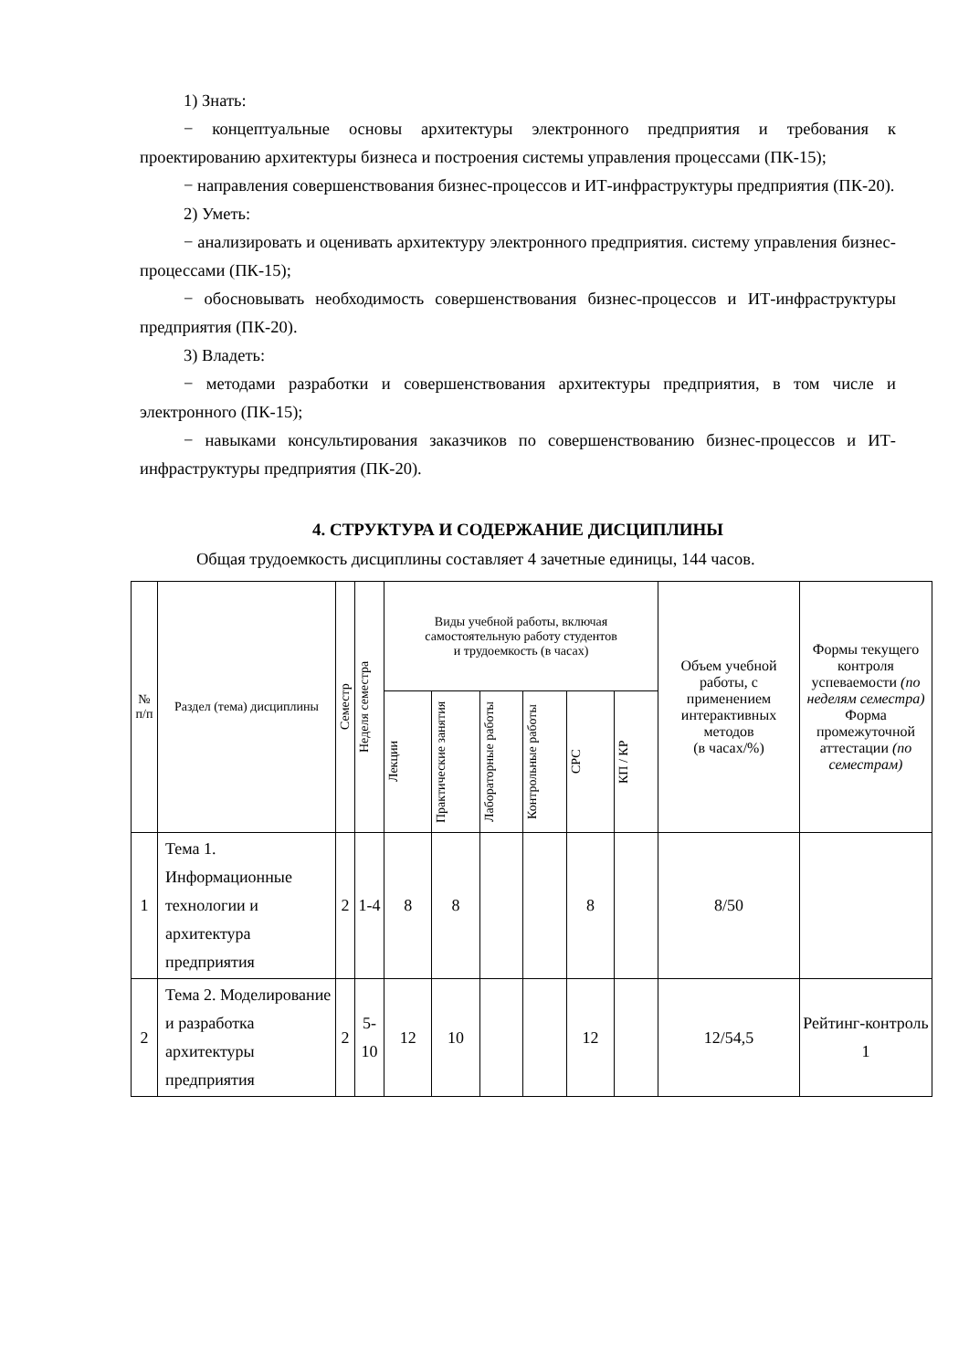1) Знать:
− концептуальные основы архитектуры электронного предприятия и требования к проектированию архитектуры бизнеса и построения системы управления процессами (ПК-15);
− направления совершенствования бизнес-процессов и ИТ-инфраструктуры предприятия (ПК-20).
2) Уметь:
− анализировать и оценивать архитектуру электронного предприятия. систему управления бизнес-процессами (ПК-15);
− обосновывать необходимость совершенствования бизнес-процессов и ИТ-инфраструктуры предприятия (ПК-20).
3) Владеть:
− методами разработки и совершенствования архитектуры предприятия, в том числе и электронного (ПК-15);
− навыками консультирования заказчиков по совершенствованию бизнес-процессов и ИТ-инфраструктуры предприятия (ПК-20).
4. СТРУКТУРА И СОДЕРЖАНИЕ ДИСЦИПЛИНЫ
Общая трудоемкость дисциплины составляет 4 зачетные единицы, 144 часов.
| № п/п | Раздел (тема) дисциплины | Семестр | Неделя семестра | Виды учебной работы, включая самостоятельную работу студентов и трудоемкость (в часах) | | | | | | Объем учебной работы, с применением интерактивных методов (в часах/%) | Формы текущего контроля успеваемости (по неделям семестра) Форма промежуточной аттестации (по семестрам) |
| --- | --- | --- | --- | --- | --- | --- | --- | --- | --- | --- | --- |
| | | | | Лекции | Практические занятия | Лабораторные работы | Контрольные работы | СРС | КП / КР | | |
| 1 | Тема 1. Информационные технологии и архитектура предприятия | 2 | 1-4 | 8 | 8 | | | 8 | | 8/50 | |
| 2 | Тема 2. Моделирование и разработка архитектуры предприятия | 2 | 5-10 | 12 | 10 | | | 12 | | 12/54,5 | Рейтинг-контроль 1 |